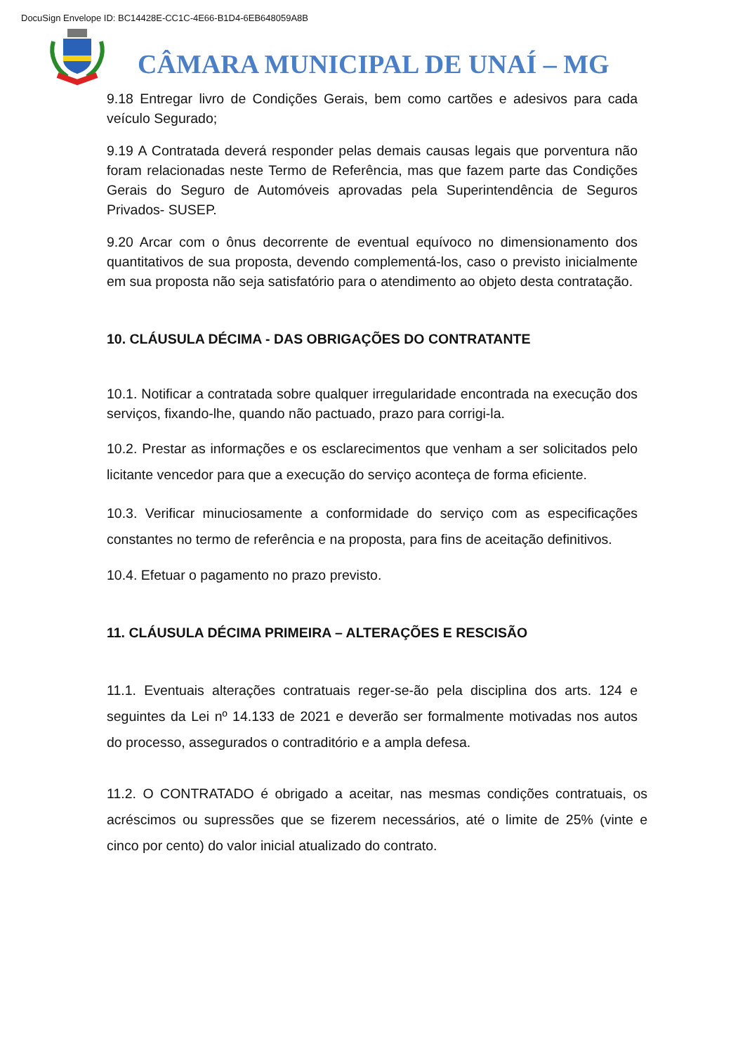DocuSign Envelope ID: BC14428E-CC1C-4E66-B1D4-6EB648059A8B
CÂMARA MUNICIPAL DE UNAÍ – MG
9.18 Entregar livro de Condições Gerais, bem como cartões e adesivos para cada veículo Segurado;
9.19 A Contratada deverá responder pelas demais causas legais que porventura não foram relacionadas neste Termo de Referência, mas que fazem parte das Condições Gerais do Seguro de Automóveis aprovadas pela Superintendência de Seguros Privados- SUSEP.
9.20 Arcar com o ônus decorrente de eventual equívoco no dimensionamento dos quantitativos de sua proposta, devendo complementá-los, caso o previsto inicialmente em sua proposta não seja satisfatório para o atendimento ao objeto desta contratação.
10. CLÁUSULA DÉCIMA - DAS OBRIGAÇÕES DO CONTRATANTE
10.1. Notificar a contratada sobre qualquer irregularidade encontrada na execução dos serviços, fixando-lhe, quando não pactuado, prazo para corrigi-la.
10.2. Prestar as informações e os esclarecimentos que venham a ser solicitados pelo licitante vencedor para que a execução do serviço aconteça de forma eficiente.
10.3. Verificar minuciosamente a conformidade do serviço com as especificações constantes no termo de referência e na proposta, para fins de aceitação definitivos.
10.4. Efetuar o pagamento no prazo previsto.
11. CLÁUSULA DÉCIMA PRIMEIRA – ALTERAÇÕES E RESCISÃO
11.1. Eventuais alterações contratuais reger-se-ão pela disciplina dos arts. 124 e seguintes da Lei nº 14.133 de 2021 e deverão ser formalmente motivadas nos autos do processo, assegurados o contraditório e a ampla defesa.
11.2. O CONTRATADO é obrigado a aceitar, nas mesmas condições contratuais, os acréscimos ou supressões que se fizerem necessários, até o limite de 25% (vinte e cinco por cento) do valor inicial atualizado do contrato.